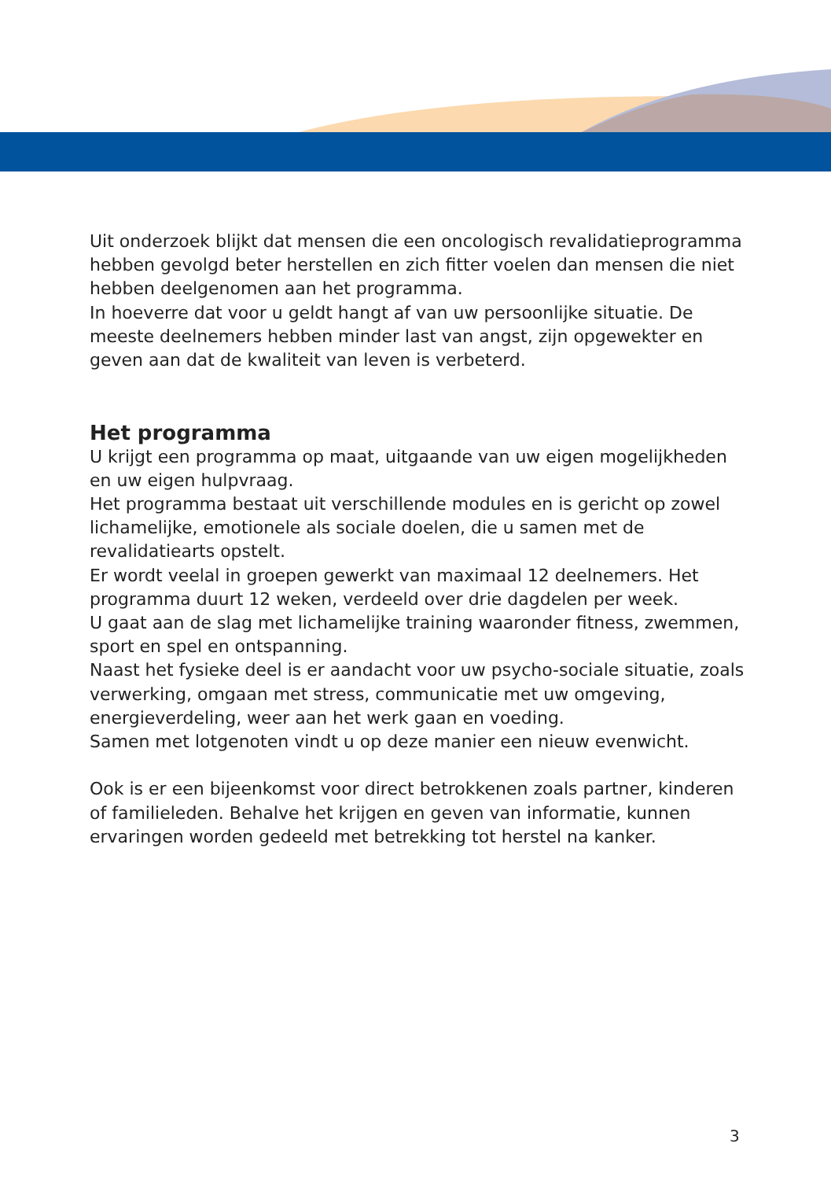Uit onderzoek blijkt dat mensen die een oncologisch revalidatieprogramma hebben gevolgd beter herstellen en zich fitter voelen dan mensen die niet hebben deelgenomen aan het programma.
In hoeverre dat voor u geldt hangt af van uw persoonlijke situatie. De meeste deelnemers hebben minder last van angst, zijn opgewekter en geven aan dat de kwaliteit van leven is verbeterd.
Het programma
U krijgt een programma op maat, uitgaande van uw eigen mogelijkheden en uw eigen hulpvraag.
Het programma bestaat uit verschillende modules en is gericht op zowel lichamelijke, emotionele als sociale doelen, die u samen met de revalidatiearts opstelt.
Er wordt veelal in groepen gewerkt van maximaal 12 deelnemers. Het programma duurt 12 weken, verdeeld over drie dagdelen per week.
U gaat aan de slag met lichamelijke training waaronder fitness, zwemmen, sport en spel en ontspanning.
Naast het fysieke deel is er aandacht voor uw psycho-sociale situatie, zoals verwerking, omgaan met stress, communicatie met uw omgeving, energieverdeling, weer aan het werk gaan en voeding.
Samen met lotgenoten vindt u op deze manier een nieuw evenwicht.
Ook is er een bijeenkomst voor direct betrokkenen zoals partner, kinderen of familieleden. Behalve het krijgen en geven van informatie, kunnen ervaringen worden gedeeld met betrekking tot herstel na kanker.
3